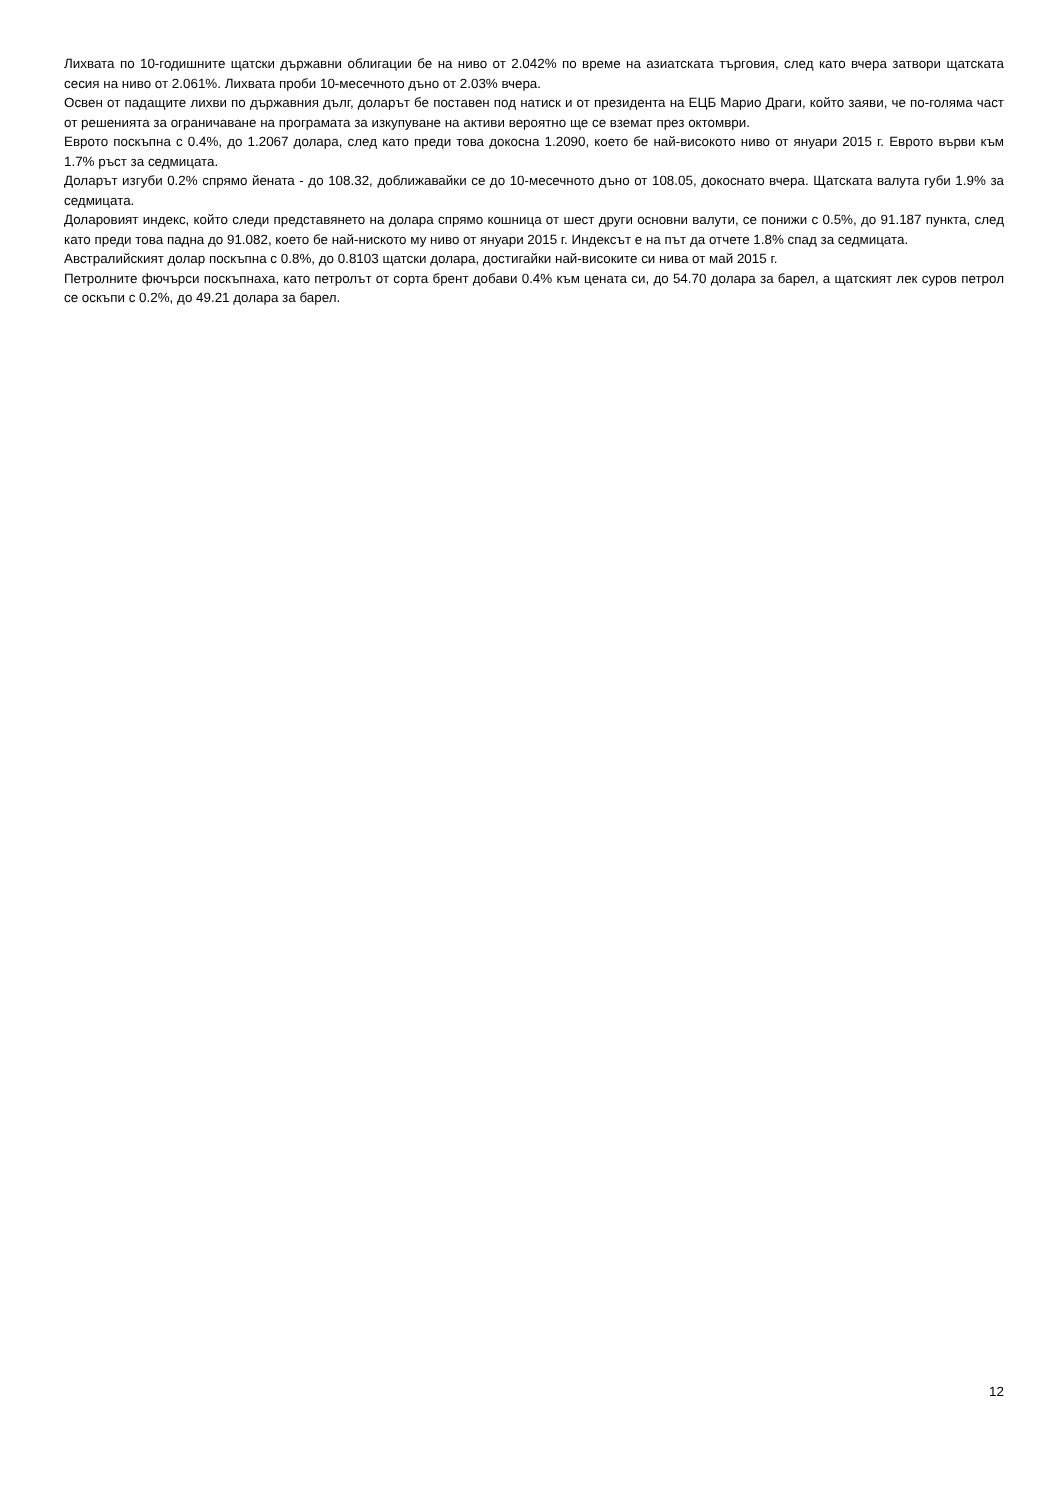Лихвата по 10-годишните щатски държавни облигации бе на ниво от 2.042% по време на азиатската търговия, след като вчера затвори щатската сесия на ниво от 2.061%. Лихвата проби 10-месечното дъно от 2.03% вчера.
Освен от падащите лихви по държавния дълг, доларът бе поставен под натиск и от президента на ЕЦБ Марио Драги, който заяви, че по-голяма част от решенията за ограничаване на програмата за изкупуване на активи вероятно ще се вземат през октомври.
Еврото поскъпна с 0.4%, до 1.2067 долара, след като преди това докосна 1.2090, което бе най-високото ниво от януари 2015 г. Еврото върви към 1.7% ръст за седмицата.
Доларът изгуби 0.2% спрямо йената - до 108.32, доближавайки се до 10-месечното дъно от 108.05, докоснато вчера. Щатската валута губи 1.9% за седмицата.
Доларовият индекс, който следи представянето на долара спрямо кошница от шест други основни валути, се понижи с 0.5%, до 91.187 пункта, след като преди това падна до 91.082, което бе най-ниското му ниво от януари 2015 г. Индексът е на път да отчете 1.8% спад за седмицата.
Австралийският долар поскъпна с 0.8%, до 0.8103 щатски долара, достигайки най-високите си нива от май 2015 г.
Петролните фючърси поскъпнаха, като петролът от сорта брент добави 0.4% към цената си, до 54.70 долара за барел, а щатският лек суров петрол се оскъпи с 0.2%, до 49.21 долара за барел.
12